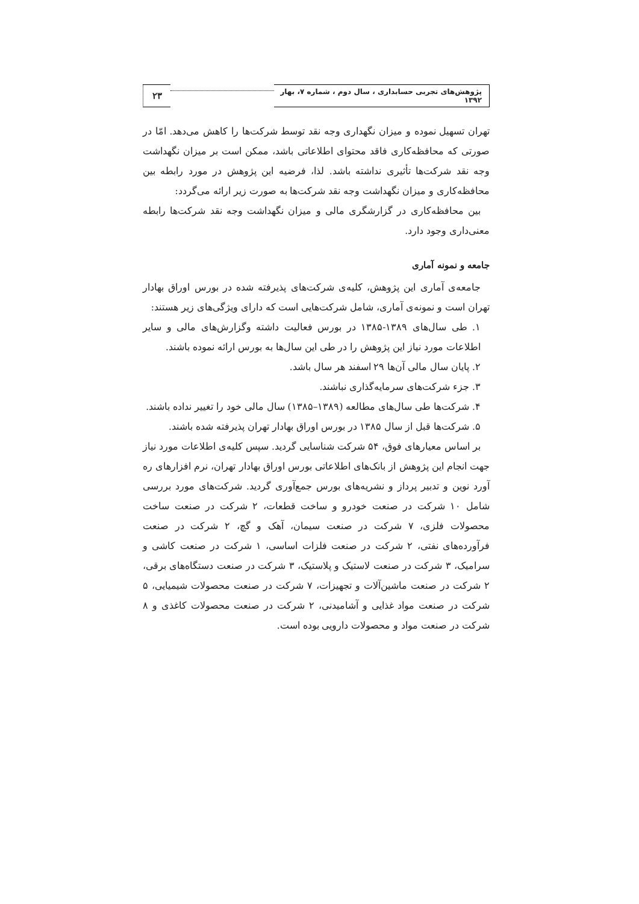پژوهش‌های تجربی حسابداری ، سال دوم ، شماره ۷، بهار ۱۳۹۲
۲۳
تهران تسهیل نموده و میزان نگهداری وجه نقد توسط شرکت‌ها را کاهش می‌دهد. امّا در صورتی که محافظه‌کاری فاقد محتوای اطلاعاتی باشد، ممکن است بر میزان نگهداشت وجه نقد شرکت‌ها تأثیری نداشته باشد. لذا، فرضیه این پژوهش در مورد رابطه بین محافظه‌کاری و میزان نگهداشت وجه نقد شرکت‌ها به صورت زیر ارائه می‌گردد:
بین محافظه‌کاری در گزارشگری مالی و میزان نگهداشت وجه نقد شرکت‌ها رابطه معنی‌داری وجود دارد.
جامعه و نمونه آماری
جامعه‌ی آماری این پژوهش، کلیه‌ی شرکت‌های پذیرفته شده در بورس اوراق بهادار تهران است و نمونه‌ی آماری، شامل شرکت‌هایی است که دارای ویژگی‌های زیر هستند:
۱. طی سال‌های ۱۳۸۹-۱۳۸۵ در بورس فعالیت داشته وگزارش‌های مالی و سایر اطلاعات مورد نیاز این پژوهش را در طی این سال‌ها به بورس ارائه نموده باشند.
۲. پایان سال مالی آن‌ها ۲۹ اسفند هر سال باشد.
۳. جزء شرکت‌های سرمایه‌گذاری نباشند.
۴. شرکت‌ها طی سال‌های مطالعه (۱۳۸۹–۱۳۸۵) سال مالی خود را تغییر نداده باشند.
۵. شرکت‌ها قبل از سال ۱۳۸۵ در بورس اوراق بهادار تهران پذیرفته شده باشند.
بر اساس معیارهای فوق، ۵۴ شرکت شناسایی گردید. سپس کلیه‌ی اطلاعات مورد نیاز جهت انجام این پژوهش از بانک‌های اطلاعاتی بورس اوراق بهادار تهران، نرم افزارهای ره آورد نوین و تدبیر پرداز و نشریه‌های بورس جمع‌آوری گردید. شرکت‌های مورد بررسی شامل ۱۰ شرکت در صنعت خودرو و ساخت قطعات، ۲ شرکت در صنعت ساخت محصولات فلزی، ۷ شرکت در صنعت سیمان، آهک و گچ، ۲ شرکت در صنعت فرآورده‌های نفتی، ۲ شرکت در صنعت فلزات اساسی، ۱ شرکت در صنعت کاشی و سرامیک، ۳ شرکت در صنعت لاستیک و پلاستیک، ۳ شرکت در صنعت دستگاه‌های برقی، ۲ شرکت در صنعت ماشین‌آلات و تجهیزات، ۷ شرکت در صنعت محصولات شیمیایی، ۵ شرکت در صنعت مواد غذایی و آشامیدنی، ۲ شرکت در صنعت محصولات کاغذی و ۸ شرکت در صنعت مواد و محصولات دارویی بوده است.